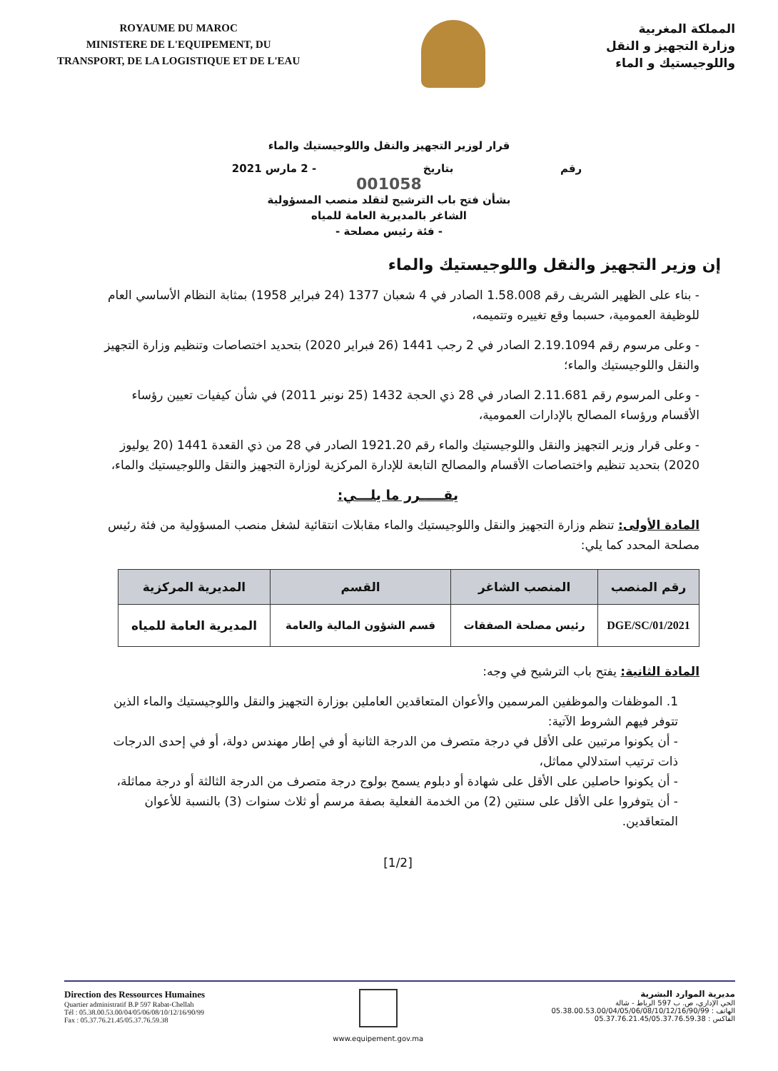ROYAUME DU MAROC
MINISTERE DE L'EQUIPEMENT, DU
TRANSPORT, DE LA LOGISTIQUE ET DE L'EAU
المملكة المغربية
وزارة التجهيز و النقل
واللوجيستيك و الماء
قرار لوزير التجهيز والنقل واللوجيستيك والماء
رقم بتاريخ - 2 مارس 2021
001058
بشأن فتح باب الترشيح لتقلد منصب المسؤولية
الشاغر بالمديرية العامة للمياه
- فئة رئيس مصلحة -
إن وزير التجهيز والنقل واللوجيستيك والماء
- بناء على الظهير الشريف رقم 1.58.008 الصادر في 4 شعبان 1377 (24 فبراير 1958) بمثابة النظام الأساسي العام للوظيفة العمومية، حسبما وقع تغييره وتتميمه،
- وعلى مرسوم رقم 2.19.1094 الصادر في 2 رجب 1441 (26 فبراير 2020) بتحديد اختصاصات وتنظيم وزارة التجهيز والنقل واللوجيستيك والماء؛
- وعلى المرسوم رقم 2.11.681 الصادر في 28 ذي الحجة 1432 (25 نونبر 2011) في شأن كيفيات تعيين رؤساء الأقسام ورؤساء المصالح بالإدارات العمومية،
- وعلى قرار وزير التجهيز والنقل واللوجيستيك والماء رقم 1921.20 الصادر في 28 من ذي القعدة 1441 (20 يوليوز 2020) بتحديد تنظيم واختصاصات الأقسام والمصالح التابعة للإدارة المركزية لوزارة التجهيز والنقل واللوجيستيك والماء،
يقـــــرر ما يلـــي:
المادة الأولى: تنظم وزارة التجهيز والنقل واللوجيستيك والماء مقابلات انتقائية لشغل منصب المسؤولية من فئة رئيس مصلحة المحدد كما يلي:
| رقم المنصب | المنصب الشاغر | القسم | المديرية المركزية |
| --- | --- | --- | --- |
| DGE/SC/01/2021 | رئيس مصلحة الصفقات | قسم الشؤون المالية والعامة | المديرية العامة للمياه |
المادة الثانية: يفتح باب الترشيح في وجه:
1. الموظفات والموظفين المرسمين والأعوان المتعاقدين العاملين بوزارة التجهيز والنقل واللوجيستيك والماء الذين تتوفر فيهم الشروط الآتية:
- أن يكونوا مرتبين على الأقل في درجة متصرف من الدرجة الثانية أو في إطار مهندس دولة، أو في إحدى الدرجات ذات ترتيب استدلالي مماثل،
- أن يكونوا حاصلين على الأقل على شهادة أو دبلوم يسمح بولوج درجة متصرف من الدرجة الثالثة أو درجة مماثلة،
- أن يتوفروا على الأقل على سنتين (2) من الخدمة الفعلية بصفة مرسم أو ثلاث سنوات (3) بالنسبة للأعوان المتعاقدين.
[1/2]
Direction des Ressources Humaines
Quartier administratif B.P 597 Rabat-Chellah
Tél : 05.38.00.53.00/04/05/06/08/10/12/16/90/99
Fax : 05.37.76.21.45/05.37.76.59.38
www.equipement.gov.ma
مديرية الموارد البشرية
الحي الإداري، ص. ب 597 الرباط - شالة
الهاتف : 05.38.00.53.00/04/05/06/08/10/12/16/90/99
الفاكس : 05.37.76.21.45/05.37.76.59.38